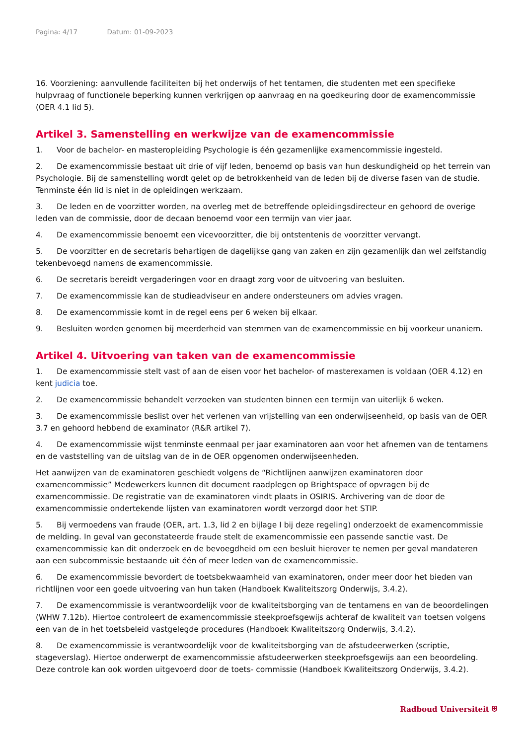Pagina: 4/17 Datum: 01-09-2023
16. Voorziening: aanvullende faciliteiten bij het onderwijs of het tentamen, die studenten met een specifieke hulpvraag of functionele beperking kunnen verkrijgen op aanvraag en na goedkeuring door de examencommissie (OER 4.1 lid 5).
Artikel 3. Samenstelling en werkwijze van de examencommissie
1. Voor de bachelor- en masteropleiding Psychologie is één gezamenlijke examencommissie ingesteld.
2. De examencommissie bestaat uit drie of vijf leden, benoemd op basis van hun deskundigheid op het terrein van Psychologie. Bij de samenstelling wordt gelet op de betrokkenheid van de leden bij de diverse fasen van de studie. Tenminste één lid is niet in de opleidingen werkzaam.
3. De leden en de voorzitter worden, na overleg met de betreffende opleidingsdirecteur en gehoord de overige leden van de commissie, door de decaan benoemd voor een termijn van vier jaar.
4. De examencommissie benoemt een vicevoorzitter, die bij ontstentenis de voorzitter vervangt.
5. De voorzitter en de secretaris behartigen de dagelijkse gang van zaken en zijn gezamenlijk dan wel zelfstandig tekenbevoegd namens de examencommissie.
6. De secretaris bereidt vergaderingen voor en draagt zorg voor de uitvoering van besluiten.
7. De examencommissie kan de studieadviseur en andere ondersteuners om advies vragen.
8. De examencommissie komt in de regel eens per 6 weken bij elkaar.
9. Besluiten worden genomen bij meerderheid van stemmen van de examencommissie en bij voorkeur unaniem.
Artikel 4. Uitvoering van taken van de examencommissie
1. De examencommissie stelt vast of aan de eisen voor het bachelor- of masterexamen is voldaan (OER 4.12) en kent judicia toe.
2. De examencommissie behandelt verzoeken van studenten binnen een termijn van uiterlijk 6 weken.
3. De examencommissie beslist over het verlenen van vrijstelling van een onderwijseenheid, op basis van de OER 3.7 en gehoord hebbend de examinator (R&R artikel 7).
4. De examencommissie wijst tenminste eenmaal per jaar examinatoren aan voor het afnemen van de tentamens en de vaststelling van de uitslag van de in de OER opgenomen onderwijseenheden.
Het aanwijzen van de examinatoren geschiedt volgens de “Richtlijnen aanwijzen examinatoren door examencommissie” Medewerkers kunnen dit document raadplegen op Brightspace of opvragen bij de examencommissie. De registratie van de examinatoren vindt plaats in OSIRIS. Archivering van de door de examencommissie ondertekende lijsten van examinatoren wordt verzorgd door het STIP.
5. Bij vermoedens van fraude (OER, art. 1.3, lid 2 en bijlage I bij deze regeling) onderzoekt de examencommissie de melding. In geval van geconstateerde fraude stelt de examencommissie een passende sanctie vast. De examencommissie kan dit onderzoek en de bevoegdheid om een besluit hierover te nemen per geval mandateren aan een subcommissie bestaande uit één of meer leden van de examencommissie.
6. De examencommissie bevordert de toetsbekwaamheid van examinatoren, onder meer door het bieden van richtlijnen voor een goede uitvoering van hun taken (Handboek Kwaliteitszorg Onderwijs, 3.4.2).
7. De examencommissie is verantwoordelijk voor de kwaliteitsborging van de tentamens en van de beoordelingen (WHW 7.12b). Hiertoe controleert de examencommissie steekproefsgewijs achteraf de kwaliteit van toetsen volgens een van de in het toetsbeleid vastgelegde procedures (Handboek Kwaliteitszorg Onderwijs, 3.4.2).
8. De examencommissie is verantwoordelijk voor de kwaliteitsborging van de afstudeerwerken (scriptie, stageverslag). Hiertoe onderwerpt de examencommissie afstudeerwerken steekproefsgewijs aan een beoordeling. Deze controle kan ook worden uitgevoerd door de toets- commissie (Handboek Kwaliteitszorg Onderwijs, 3.4.2).
Radboud Universiteit ⛨